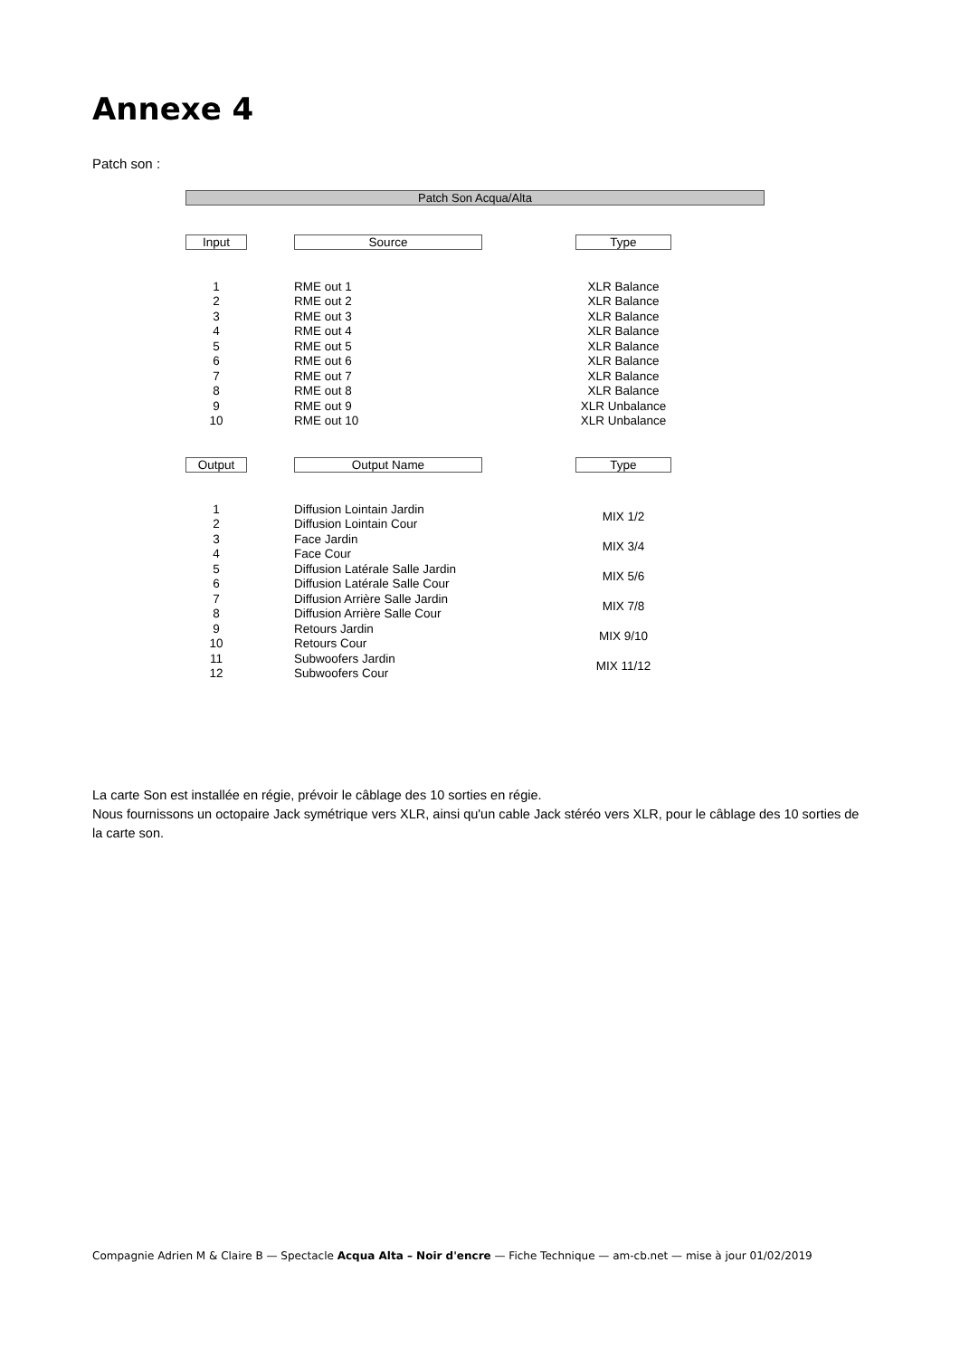Annexe 4
Patch son :
Patch Son Acqua/Alta
| Input | | Source | | Type | |
| --- | --- | --- | --- | --- | --- |
| 1 | | RME out 1 | | XLR Balance | |
| 2 | | RME out 2 | | XLR Balance | |
| 3 | | RME out 3 | | XLR Balance | |
| 4 | | RME out 4 | | XLR Balance | |
| 5 | | RME out 5 | | XLR Balance | |
| 6 | | RME out 6 | | XLR Balance | |
| 7 | | RME out 7 | | XLR Balance | |
| 8 | | RME out 8 | | XLR Balance | |
| 9 | | RME out 9 | | XLR Unbalance | |
| 10 | | RME out 10 | | XLR Unbalance | |
| Output | | Output Name | | Type | |
| 1 | | Diffusion Lointain Jardin | | MIX 1/2 | |
| 2 | | Diffusion Lointain Cour | | | |
| 3 | | Face Jardin | | MIX 3/4 | |
| 4 | | Face Cour | | | |
| 5 | | Diffusion Latérale Salle Jardin | | MIX 5/6 | |
| 6 | | Diffusion Latérale Salle Cour | | | |
| 7 | | Diffusion Arrière Salle Jardin | | MIX 7/8 | |
| 8 | | Diffusion Arrière Salle Cour | | | |
| 9 | | Retours Jardin | | MIX 9/10 | |
| 10 | | Retours Cour | | | |
| 11 | | Subwoofers Jardin | | MIX 11/12 | |
| 12 | | Subwoofers Cour | | | |
La carte Son est installée en régie, prévoir le câblage des 10 sorties en régie.
Nous fournissons un octopaire Jack symétrique vers XLR, ainsi qu'un cable Jack stéréo vers XLR, pour le câblage des 10 sorties de la carte son.
Compagnie Adrien M & Claire B — Spectacle Acqua Alta – Noir d'encre — Fiche Technique — am-cb.net — mise à jour 01/02/2019